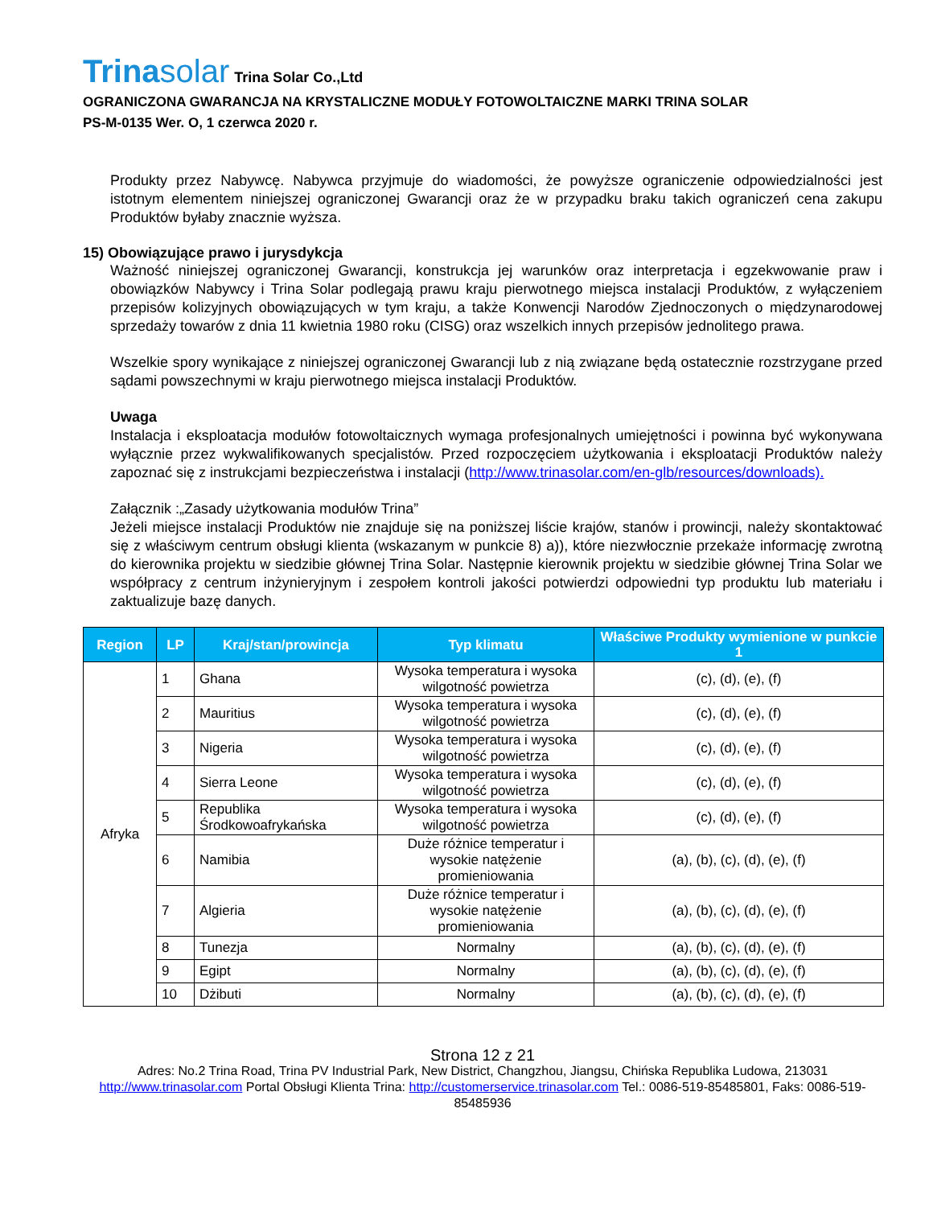Trinasolar Trina Solar Co.,Ltd
OGRANICZONA GWARANCJA NA KRYSTALICZNE MODUŁY FOTOWOLTAICZNE MARKI TRINA SOLAR
PS-M-0135 Wer. O, 1 czerwca 2020 r.
Produkty przez Nabywcę. Nabywca przyjmuje do wiadomości, że powyższe ograniczenie odpowiedzialności jest istotnym elementem niniejszej ograniczonej Gwarancji oraz że w przypadku braku takich ograniczeń cena zakupu Produktów byłaby znacznie wyższa.
15) Obowiązujące prawo i jurysdykcja
Ważność niniejszej ograniczonej Gwarancji, konstrukcja jej warunków oraz interpretacja i egzekwowanie praw i obowiązków Nabywcy i Trina Solar podlegają prawu kraju pierwotnego miejsca instalacji Produktów, z wyłączeniem przepisów kolizyjnych obowiązujących w tym kraju, a także Konwencji Narodów Zjednoczonych o międzynarodowej sprzedaży towarów z dnia 11 kwietnia 1980 roku (CISG) oraz wszelkich innych przepisów jednolitego prawa.
Wszelkie spory wynikające z niniejszej ograniczonej Gwarancji lub z nią związane będą ostatecznie rozstrzygane przed sądami powszechnymi w kraju pierwotnego miejsca instalacji Produktów.
Uwaga
Instalacja i eksploatacja modułów fotowoltaicznych wymaga profesjonalnych umiejętności i powinna być wykonywana wyłącznie przez wykwalifikowanych specjalistów. Przed rozpoczęciem użytkowania i eksploatacji Produktów należy zapoznać się z instrukcjami bezpieczeństwa i instalacji (http://www.trinasolar.com/en-glb/resources/downloads).
Załącznik :„Zasady użytkowania modułów Trina”
Jeżeli miejsce instalacji Produktów nie znajduje się na poniższej liście krajów, stanów i prowincji, należy skontaktować się z właściwym centrum obsługi klienta (wskazanym w punkcie 8) a)), które niezwłocznie przekaże informację zwrotną do kierownika projektu w siedzibie głównej Trina Solar. Następnie kierownik projektu w siedzibie głównej Trina Solar we współpracy z centrum inżynieryjnym i zespołem kontroli jakości potwierdzi odpowiedni typ produktu lub materiału i zaktualizuje bazę danych.
| Region | LP | Kraj/stan/prowincja | Typ klimatu | Właściwe Produkty wymienione w punkcie 1 |
| --- | --- | --- | --- | --- |
| Afryka | 1 | Ghana | Wysoka temperatura i wysoka wilgotność powietrza | (c), (d), (e), (f) |
| | 2 | Mauritius | Wysoka temperatura i wysoka wilgotność powietrza | (c), (d), (e), (f) |
| | 3 | Nigeria | Wysoka temperatura i wysoka wilgotność powietrza | (c), (d), (e), (f) |
| | 4 | Sierra Leone | Wysoka temperatura i wysoka wilgotność powietrza | (c), (d), (e), (f) |
| | 5 | Republika Środkowoafrykańska | Wysoka temperatura i wysoka wilgotność powietrza | (c), (d), (e), (f) |
| | 6 | Namibia | Duże różnice temperatur i wysokie natężenie promieniowania | (a), (b), (c), (d), (e), (f) |
| | 7 | Algieria | Duże różnice temperatur i wysokie natężenie promieniowania | (a), (b), (c), (d), (e), (f) |
| | 8 | Tunezja | Normalny | (a), (b), (c), (d), (e), (f) |
| | 9 | Egipt | Normalny | (a), (b), (c), (d), (e), (f) |
| | 10 | Dżibuti | Normalny | (a), (b), (c), (d), (e), (f) |
Strona 12 z 21
Adres: No.2 Trina Road, Trina PV Industrial Park, New District, Changzhou, Jiangsu, Chińska Republika Ludowa, 213031
http://www.trinasolar.com Portal Obsługi Klienta Trina: http://customerservice.trinasolar.com Tel.: 0086-519-85485801, Faks: 0086-519-85485936